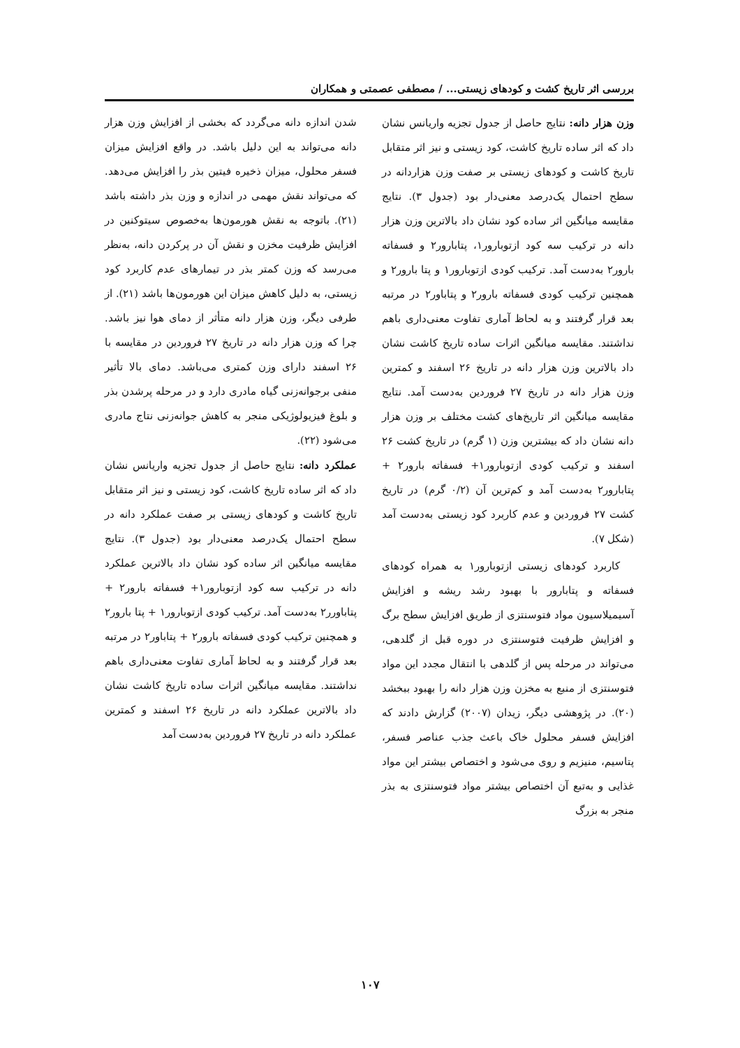بررسی اثر تاریخ کشت و کودهای زیستی... / مصطفی عصمتی و همکاران
وزن هزار دانه: نتایج حاصل از جدول تجزیه واریانس نشان داد که اثر ساده تاریخ کاشت، کود زیستی و نیز اثر متقابل تاریخ کاشت و کودهای زیستی بر صفت وزن هزاردانه در سطح احتمال یک‌درصد معنی‌دار بود (جدول ۳). نتایج مقایسه میانگین اثر ساده کود نشان داد بالاترین وزن هزار دانه در ترکیب سه کود ازتوبارور۱، پتابارور۲ و فسفاته بارور۲ به‌دست آمد. ترکیب کودی ازتوبارور۱ و پتا بارور۲ و همچنین ترکیب کودی فسفاته بارور۲ و پتاباور۲ در مرتبه بعد قرار گرفتند و به لحاظ آماری تفاوت معنی‌داری باهم نداشتند. مقایسه میانگین اثرات ساده تاریخ کاشت نشان داد بالاترین وزن هزار دانه در تاریخ ۲۶ اسفند و کمترین وزن هزار دانه در تاریخ ۲۷ فروردین به‌دست آمد. نتایج مقایسه میانگین اثر تاریخ‌های کشت مختلف بر وزن هزار دانه نشان داد که بیشترین وزن (۱ گرم) در تاریخ کشت ۲۶ اسفند و ترکیب کودی ازتوبارور۱+ فسفاته بارور۲ + پتابارور۲ به‌دست آمد و کم‌ترین آن (۰/۲ گرم) در تاریخ کشت ۲۷ فروردین و عدم کاربرد کود زیستی به‌دست آمد (شکل ۷).
کاربرد کودهای زیستی ازتوبارور۱ به همراه کودهای فسفاته و پتابارور با بهبود رشد ریشه و افزایش آسیمیلاسیون مواد فتوسنتزی از طریق افزایش سطح برگ و افزایش ظرفیت فتوسنتزی در دوره قبل از گلدهی، می‌تواند در مرحله پس از گلدهی با انتقال مجدد این مواد فتوسنتزی از منبع به مخزن وزن هزار دانه را بهبود ببخشد (۲۰). در پژوهشی دیگر، زیدان (۲۰۰۷) گزارش دادند که افزایش فسفر محلول خاک باعث جذب عناصر فسفر، پتاسیم، منیزیم و روی می‌شود و اختصاص بیشتر این مواد غذایی و به‌تبع آن اختصاص بیشتر مواد فتوسنتزی به بذر منجر به بزرگ
شدن اندازه دانه می‌گردد که بخشی از افزایش وزن هزار دانه می‌تواند به این دلیل باشد. در واقع افزایش میزان فسفر محلول، میزان ذخیره فیتین بذر را افزایش می‌دهد. که می‌تواند نقش مهمی در اندازه و وزن بذر داشته باشد (۲۱). باتوجه به نقش هورمون‌ها به‌خصوص سیتوکنین در افزایش ظرفیت مخزن و نقش آن در پرکردن دانه، به‌نظر می‌رسد که وزن کمتر بذر در تیمارهای عدم کاربرد کود زیستی، به دلیل کاهش میزان این هورمون‌ها باشد (۲۱). از طرفی دیگر، وزن هزار دانه متأثر از دمای هوا نیز باشد. چرا که وزن هزار دانه در تاریخ ۲۷ فروردین در مقایسه با ۲۶ اسفند دارای وزن کمتری می‌باشد. دمای بالا تأثیر منفی برجوانه‌زنی گیاه مادری دارد و در مرحله پرشدن بذر و بلوغ فیزیولوژیکی منجر به کاهش جوانه‌زنی نتاج مادری می‌شود (۲۲).
عملکرد دانه: نتایج حاصل از جدول تجزیه واریانس نشان داد که اثر ساده تاریخ کاشت، کود زیستی و نیز اثر متقابل تاریخ کاشت و کودهای زیستی بر صفت عملکرد دانه در سطح احتمال یک‌درصد معنی‌دار بود (جدول ۳). نتایج مقایسه میانگین اثر ساده کود نشان داد بالاترین عملکرد دانه در ترکیب سه کود ازتوبارور۱+ فسفاته بارور۲ + پتاباورر۲ به‌دست آمد. ترکیب کودی ازتوبارور۱ + پتا بارور۲ و همچنین ترکیب کودی فسفاته بارور۲ + پتاباور۲ در مرتبه بعد قرار گرفتند و به لحاظ آماری تفاوت معنی‌داری باهم نداشتند. مقایسه میانگین اثرات ساده تاریخ کاشت نشان داد بالاترین عملکرد دانه در تاریخ ۲۶ اسفند و کمترین عملکرد دانه در تاریخ ۲۷ فروردین به‌دست آمد
۱۰۷